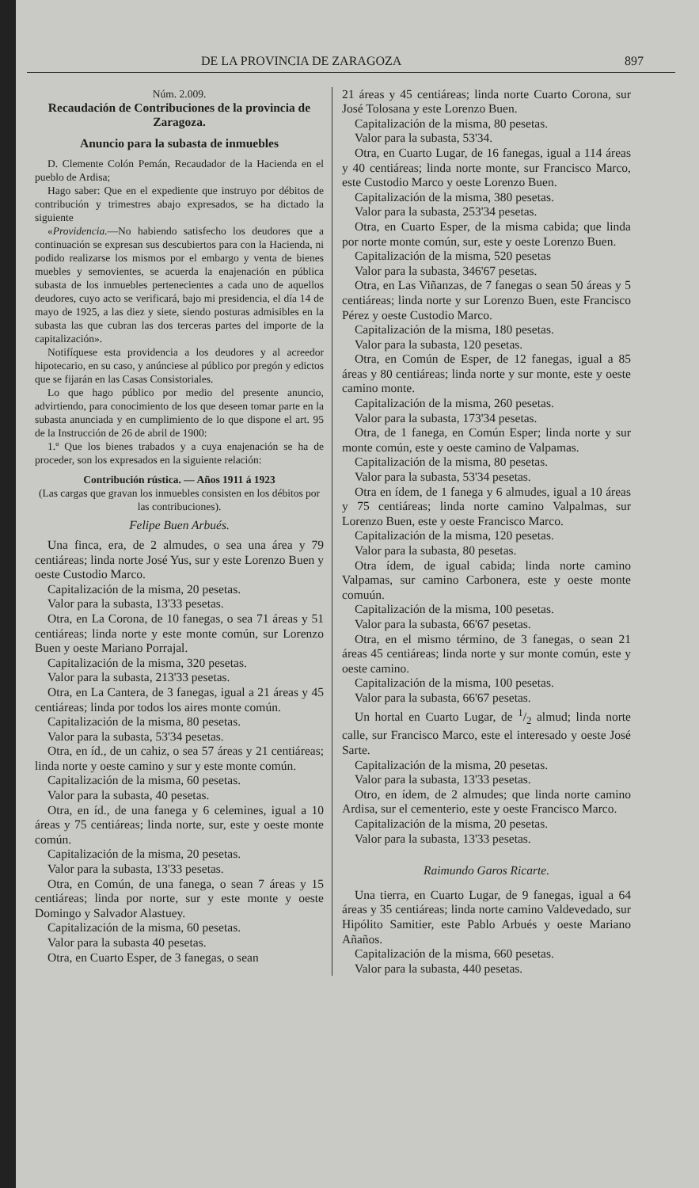DE LA PROVINCIA DE ZARAGOZA 897
Núm. 2.009.
Recaudación de Contribuciones de la provincia de Zaragoza.
Anuncio para la subasta de inmuebles
D. Clemente Colón Pemán, Recaudador de la Hacienda en el pueblo de Ardisa;
Hago saber: Que en el expediente que instruyo por débitos de contribución y trimestres abajo expresados, se ha dictado la siguiente
«Providencia.—No habiendo satisfecho los deudores que a continuación se expresan sus descubiertos para con la Hacienda, ni podido realizarse los mismos por el embargo y venta de bienes muebles y semovientes, se acuerda la enajenación en pública subasta de los inmuebles pertenecientes a cada uno de aquellos deudores, cuyo acto se verificará, bajo mi presidencia, el día 14 de mayo de 1925, a las diez y siete, siendo posturas admisibles en la subasta las que cubran las dos terceras partes del importe de la capitalización».
Notifíquese esta providencia a los deudores y al acreedor hipotecario, en su caso, y anúnciese al público por pregón y edictos que se fijarán en las Casas Consistoriales.
Lo que hago público por medio del presente anuncio, advirtiendo, para conocimiento de los que deseen tomar parte en la subasta anunciada y en cumplimiento de lo que dispone el art. 95 de la Instrucción de 26 de abril de 1900:
1.º Que los bienes trabados y a cuya enajenación se ha de proceder, son los expresados en la siguiente relación:
Contribución rústica. — Años 1911 á 1923
(Las cargas que gravan los inmuebles consisten en los débitos por las contribuciones).
Felipe Buen Arbués.
Una finca, era, de 2 almudes, o sea una área y 79 centiáreas; linda norte José Yus, sur y este Lorenzo Buen y oeste Custodio Marco.
Capitalización de la misma, 20 pesetas.
Valor para la subasta, 13'33 pesetas.
Otra, en La Corona, de 10 fanegas, o sea 71 áreas y 51 centiáreas; linda norte y este monte común, sur Lorenzo Buen y oeste Mariano Porrajal.
Capitalización de la misma, 320 pesetas.
Valor para la subasta, 213'33 pesetas.
Otra, en La Cantera, de 3 fanegas, igual a 21 áreas y 45 centiáreas; linda por todos los aires monte común.
Capitalización de la misma, 80 pesetas.
Valor para la subasta, 53'34 pesetas.
Otra, en íd., de un cahiz, o sea 57 áreas y 21 centiáreas; linda norte y oeste camino y sur y este monte común.
Capitalización de la misma, 60 pesetas.
Valor para la subasta, 40 pesetas.
Otra, en íd., de una fanega y 6 celemines, igual a 10 áreas y 75 centiáreas; linda norte, sur, este y oeste monte común.
Capitalización de la misma, 20 pesetas.
Valor para la subasta, 13'33 pesetas.
Otra, en Común, de una fanega, o sean 7 áreas y 15 centiáreas; linda por norte, sur y este monte y oeste Domingo y Salvador Alastuey.
Capitalización de la misma, 60 pesetas.
Valor para la subasta 40 pesetas.
Otra, en Cuarto Esper, de 3 fanegas, o sean
21 áreas y 45 centiáreas; linda norte Cuarto Corona, sur José Tolosana y este Lorenzo Buen.
Capitalización de la misma, 80 pesetas.
Valor para la subasta, 53'34.
Otra, en Cuarto Lugar, de 16 fanegas, igual a 114 áreas y 40 centiáreas; linda norte monte, sur Francisco Marco, este Custodio Marco y oeste Lorenzo Buen.
Capitalización de la misma, 380 pesetas.
Valor para la subasta, 253'34 pesetas.
Otra, en Cuarto Esper, de la misma cabida; que linda por norte monte común, sur, este y oeste Lorenzo Buen.
Capitalización de la misma, 520 pesetas
Valor para la subasta, 346'67 pesetas.
Otra, en Las Viñanzas, de 7 fanegas o sean 50 áreas y 5 centiáreas; linda norte y sur Lorenzo Buen, este Francisco Pérez y oeste Custodio Marco.
Capitalización de la misma, 180 pesetas.
Valor para la subasta, 120 pesetas.
Otra, en Común de Esper, de 12 fanegas, igual a 85 áreas y 80 centiáreas; linda norte y sur monte, este y oeste camino monte.
Capitalización de la misma, 260 pesetas.
Valor para la subasta, 173'34 pesetas.
Otra, de 1 fanega, en Común Esper; linda norte y sur monte común, este y oeste camino de Valpamas.
Capitalización de la misma, 80 pesetas.
Valor para la subasta, 53'34 pesetas.
Otra en ídem, de 1 fanega y 6 almudes, igual a 10 áreas y 75 centiáreas; linda norte camino Valpalmas, sur Lorenzo Buen, este y oeste Francisco Marco.
Capitalización de la misma, 120 pesetas.
Valor para la subasta, 80 pesetas.
Otra ídem, de igual cabida; linda norte camino Valpamas, sur camino Carbonera, este y oeste monte comuún.
Capitalización de la misma, 100 pesetas.
Valor para la subasta, 66'67 pesetas.
Otra, en el mismo término, de 3 fanegas, o sean 21 áreas 45 centiáreas; linda norte y sur monte común, este y oeste camino.
Capitalización de la misma, 100 pesetas.
Valor para la subasta, 66'67 pesetas.
Un hortal en Cuarto Lugar, de 1/2 almud; linda norte calle, sur Francisco Marco, este el interesado y oeste José Sarte.
Capitalización de la misma, 20 pesetas.
Valor para la subasta, 13'33 pesetas.
Otro, en ídem, de 2 almudes; que linda norte camino Ardisa, sur el cementerio, este y oeste Francisco Marco.
Capitalización de la misma, 20 pesetas.
Valor para la subasta, 13'33 pesetas.
Raimundo Garos Ricarte.
Una tierra, en Cuarto Lugar, de 9 fanegas, igual a 64 áreas y 35 centiáreas; linda norte camino Valdevedado, sur Hipólito Samitier, este Pablo Arbués y oeste Mariano Añaños.
Capitalización de la misma, 660 pesetas.
Valor para la subasta, 440 pesetas.